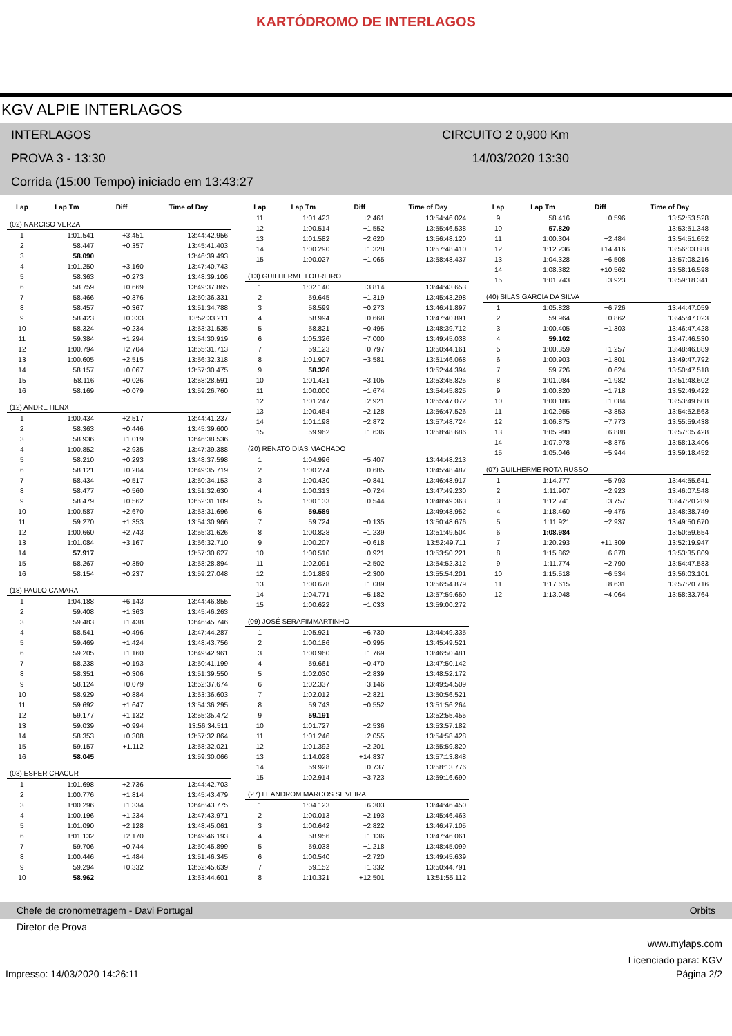KARTÓDROMO DE INTERLAGOS
KGV ALPIE INTERLAGOS
INTERLAGOS CIRCUITO 2 0,900 Km
PROVA 3 - 13:30 14/03/2020 13:30
Corrida (15:00 Tempo) iniciado em 13:43:27
| Lap | Lap Tm | Diff | Time of Day |
| --- | --- | --- | --- |
| (02) NARCISO VERZA | | | |
| 1 | 1:01.541 | +3.451 | 13:44:42.956 |
| 2 | 58.447 | +0.357 | 13:45:41.403 |
| 3 | 58.090 | | 13:46:39.493 |
| 4 | 1:01.250 | +3.160 | 13:47:40.743 |
| 5 | 58.363 | +0.273 | 13:48:39.106 |
| 6 | 58.759 | +0.669 | 13:49:37.865 |
| 7 | 58.466 | +0.376 | 13:50:36.331 |
| 8 | 58.457 | +0.367 | 13:51:34.788 |
| 9 | 58.423 | +0.333 | 13:52:33.211 |
| 10 | 58.324 | +0.234 | 13:53:31.535 |
| 11 | 59.384 | +1.294 | 13:54:30.919 |
| 12 | 1:00.794 | +2.704 | 13:55:31.713 |
| 13 | 1:00.605 | +2.515 | 13:56:32.318 |
| 14 | 58.157 | +0.067 | 13:57:30.475 |
| 15 | 58.116 | +0.026 | 13:58:28.591 |
| 16 | 58.169 | +0.079 | 13:59:26.760 |
| (12) ANDRE HENX | | | |
| 1 | 1:00.434 | +2.517 | 13:44:41.237 |
| 2 | 58.363 | +0.446 | 13:45:39.600 |
| 3 | 58.936 | +1.019 | 13:46:38.536 |
| 4 | 1:00.852 | +2.935 | 13:47:39.388 |
| 5 | 58.210 | +0.293 | 13:48:37.598 |
| 6 | 58.121 | +0.204 | 13:49:35.719 |
| 7 | 58.434 | +0.517 | 13:50:34.153 |
| 8 | 58.477 | +0.560 | 13:51:32.630 |
| 9 | 58.479 | +0.562 | 13:52:31.109 |
| 10 | 1:00.587 | +2.670 | 13:53:31.696 |
| 11 | 59.270 | +1.353 | 13:54:30.966 |
| 12 | 1:00.660 | +2.743 | 13:55:31.626 |
| 13 | 1:01.084 | +3.167 | 13:56:32.710 |
| 14 | 57.917 | | 13:57:30.627 |
| 15 | 58.267 | +0.350 | 13:58:28.894 |
| 16 | 58.154 | +0.237 | 13:59:27.048 |
| (18) PAULO CAMARA | | | |
| 1 | 1:04.188 | +6.143 | 13:44:46.855 |
| 2 | 59.408 | +1.363 | 13:45:46.263 |
| 3 | 59.483 | +1.438 | 13:46:45.746 |
| 4 | 58.541 | +0.496 | 13:47:44.287 |
| 5 | 59.469 | +1.424 | 13:48:43.756 |
| 6 | 59.205 | +1.160 | 13:49:42.961 |
| 7 | 58.238 | +0.193 | 13:50:41.199 |
| 8 | 58.351 | +0.306 | 13:51:39.550 |
| 9 | 58.124 | +0.079 | 13:52:37.674 |
| 10 | 58.929 | +0.884 | 13:53:36.603 |
| 11 | 59.692 | +1.647 | 13:54:36.295 |
| 12 | 59.177 | +1.132 | 13:55:35.472 |
| 13 | 59.039 | +0.994 | 13:56:34.511 |
| 14 | 58.353 | +0.308 | 13:57:32.864 |
| 15 | 59.157 | +1.112 | 13:58:32.021 |
| 16 | 58.045 | | 13:59:30.066 |
| (03) ESPER CHACUR | | | |
| 1 | 1:01.698 | +2.736 | 13:44:42.703 |
| 2 | 1:00.776 | +1.814 | 13:45:43.479 |
| 3 | 1:00.296 | +1.334 | 13:46:43.775 |
| 4 | 1:00.196 | +1.234 | 13:47:43.971 |
| 5 | 1:01.090 | +2.128 | 13:48:45.061 |
| 6 | 1:01.132 | +2.170 | 13:49:46.193 |
| 7 | 59.706 | +0.744 | 13:50:45.899 |
| 8 | 1:00.446 | +1.484 | 13:51:46.345 |
| 9 | 59.294 | +0.332 | 13:52:45.639 |
| 10 | 58.962 | | 13:53:44.601 |
| Lap | Lap Tm | Diff | Time of Day |
| --- | --- | --- | --- |
| 11 | 1:01.423 | +2.461 | 13:54:46.024 |
| 12 | 1:00.514 | +1.552 | 13:55:46.538 |
| 13 | 1:01.582 | +2.620 | 13:56:48.120 |
| 14 | 1:00.290 | +1.328 | 13:57:48.410 |
| 15 | 1:00.027 | +1.065 | 13:58:48.437 |
| (13) GUILHERME LOUREIRO | | | |
| 1 | 1:02.140 | +3.814 | 13:44:43.653 |
| 2 | 59.645 | +1.319 | 13:45:43.298 |
| 3 | 58.599 | +0.273 | 13:46:41.897 |
| 4 | 58.994 | +0.668 | 13:47:40.891 |
| 5 | 58.821 | +0.495 | 13:48:39.712 |
| 6 | 1:05.326 | +7.000 | 13:49:45.038 |
| 7 | 59.123 | +0.797 | 13:50:44.161 |
| 8 | 1:01.907 | +3.581 | 13:51:46.068 |
| 9 | 58.326 | | 13:52:44.394 |
| 10 | 1:01.431 | +3.105 | 13:53:45.825 |
| 11 | 1:00.000 | +1.674 | 13:54:45.825 |
| 12 | 1:01.247 | +2.921 | 13:55:47.072 |
| 13 | 1:00.454 | +2.128 | 13:56:47.526 |
| 14 | 1:01.198 | +2.872 | 13:57:48.724 |
| 15 | 59.962 | +1.636 | 13:58:48.686 |
| (20) RENATO DIAS MACHADO | | | |
| 1 | 1:04.996 | +5.407 | 13:44:48.213 |
| 2 | 1:00.274 | +0.685 | 13:45:48.487 |
| 3 | 1:00.430 | +0.841 | 13:46:48.917 |
| 4 | 1:00.313 | +0.724 | 13:47:49.230 |
| 5 | 1:00.133 | +0.544 | 13:48:49.363 |
| 6 | 59.589 | | 13:49:48.952 |
| 7 | 59.724 | +0.135 | 13:50:48.676 |
| 8 | 1:00.828 | +1.239 | 13:51:49.504 |
| 9 | 1:00.207 | +0.618 | 13:52:49.711 |
| 10 | 1:00.510 | +0.921 | 13:53:50.221 |
| 11 | 1:02.091 | +2.502 | 13:54:52.312 |
| 12 | 1:01.889 | +2.300 | 13:55:54.201 |
| 13 | 1:00.678 | +1.089 | 13:56:54.879 |
| 14 | 1:04.771 | +5.182 | 13:57:59.650 |
| 15 | 1:00.622 | +1.033 | 13:59:00.272 |
| (09) JOSÉ SERAFIMMARTINHO | | | |
| 1 | 1:05.921 | +6.730 | 13:44:49.335 |
| 2 | 1:00.186 | +0.995 | 13:45:49.521 |
| 3 | 1:00.960 | +1.769 | 13:46:50.481 |
| 4 | 59.661 | +0.470 | 13:47:50.142 |
| 5 | 1:02.030 | +2.839 | 13:48:52.172 |
| 6 | 1:02.337 | +3.146 | 13:49:54.509 |
| 7 | 1:02.012 | +2.821 | 13:50:56.521 |
| 8 | 59.743 | +0.552 | 13:51:56.264 |
| 9 | 59.191 | | 13:52:55.455 |
| 10 | 1:01.727 | +2.536 | 13:53:57.182 |
| 11 | 1:01.246 | +2.055 | 13:54:58.428 |
| 12 | 1:01.392 | +2.201 | 13:55:59.820 |
| 13 | 1:14.028 | +14.837 | 13:57:13.848 |
| 14 | 59.928 | +0.737 | 13:58:13.776 |
| 15 | 1:02.914 | +3.723 | 13:59:16.690 |
| (27) LEANDROM MARCOS SILVEIRA | | | |
| 1 | 1:04.123 | +6.303 | 13:44:46.450 |
| 2 | 1:00.013 | +2.193 | 13:45:46.463 |
| 3 | 1:00.642 | +2.822 | 13:46:47.105 |
| 4 | 58.956 | +1.136 | 13:47:46.061 |
| 5 | 59.038 | +1.218 | 13:48:45.099 |
| 6 | 1:00.540 | +2.720 | 13:49:45.639 |
| 7 | 59.152 | +1.332 | 13:50:44.791 |
| 8 | 1:10.321 | +12.501 | 13:51:55.112 |
| Lap | Lap Tm | Diff | Time of Day |
| --- | --- | --- | --- |
| 9 | 58.416 | +0.596 | 13:52:53.528 |
| 10 | 57.820 | | 13:53:51.348 |
| 11 | 1:00.304 | +2.484 | 13:54:51.652 |
| 12 | 1:12.236 | +14.416 | 13:56:03.888 |
| 13 | 1:04.328 | +6.508 | 13:57:08.216 |
| 14 | 1:08.382 | +10.562 | 13:58:16.598 |
| 15 | 1:01.743 | +3.923 | 13:59:18.341 |
| (40) SILAS GARCIA DA SILVA | | | |
| 1 | 1:05.828 | +6.726 | 13:44:47.059 |
| 2 | 59.964 | +0.862 | 13:45:47.023 |
| 3 | 1:00.405 | +1.303 | 13:46:47.428 |
| 4 | 59.102 | | 13:47:46.530 |
| 5 | 1:00.359 | +1.257 | 13:48:46.889 |
| 6 | 1:00.903 | +1.801 | 13:49:47.792 |
| 7 | 59.726 | +0.624 | 13:50:47.518 |
| 8 | 1:01.084 | +1.982 | 13:51:48.602 |
| 9 | 1:00.820 | +1.718 | 13:52:49.422 |
| 10 | 1:00.186 | +1.084 | 13:53:49.608 |
| 11 | 1:02.955 | +3.853 | 13:54:52.563 |
| 12 | 1:06.875 | +7.773 | 13:55:59.438 |
| 13 | 1:05.990 | +6.888 | 13:57:05.428 |
| 14 | 1:07.978 | +8.876 | 13:58:13.406 |
| 15 | 1:05.046 | +5.944 | 13:59:18.452 |
| (07) GUILHERME ROTA RUSSO | | | |
| 1 | 1:14.777 | +5.793 | 13:44:55.641 |
| 2 | 1:11.907 | +2.923 | 13:46:07.548 |
| 3 | 1:12.741 | +3.757 | 13:47:20.289 |
| 4 | 1:18.460 | +9.476 | 13:48:38.749 |
| 5 | 1:11.921 | +2.937 | 13:49:50.670 |
| 6 | 1:08.984 | | 13:50:59.654 |
| 7 | 1:20.293 | +11.309 | 13:52:19.947 |
| 8 | 1:15.862 | +6.878 | 13:53:35.809 |
| 9 | 1:11.774 | +2.790 | 13:54:47.583 |
| 10 | 1:15.518 | +6.534 | 13:56:03.101 |
| 11 | 1:17.615 | +8.631 | 13:57:20.716 |
| 12 | 1:13.048 | +4.064 | 13:58:33.764 |
Chefe de cronometragem - Davi Portugal Orbits
Diretor de Prova
www.mylaps.com
Licenciado para: KGV
Impresso: 14/03/2020 14:26:11 Página 2/2